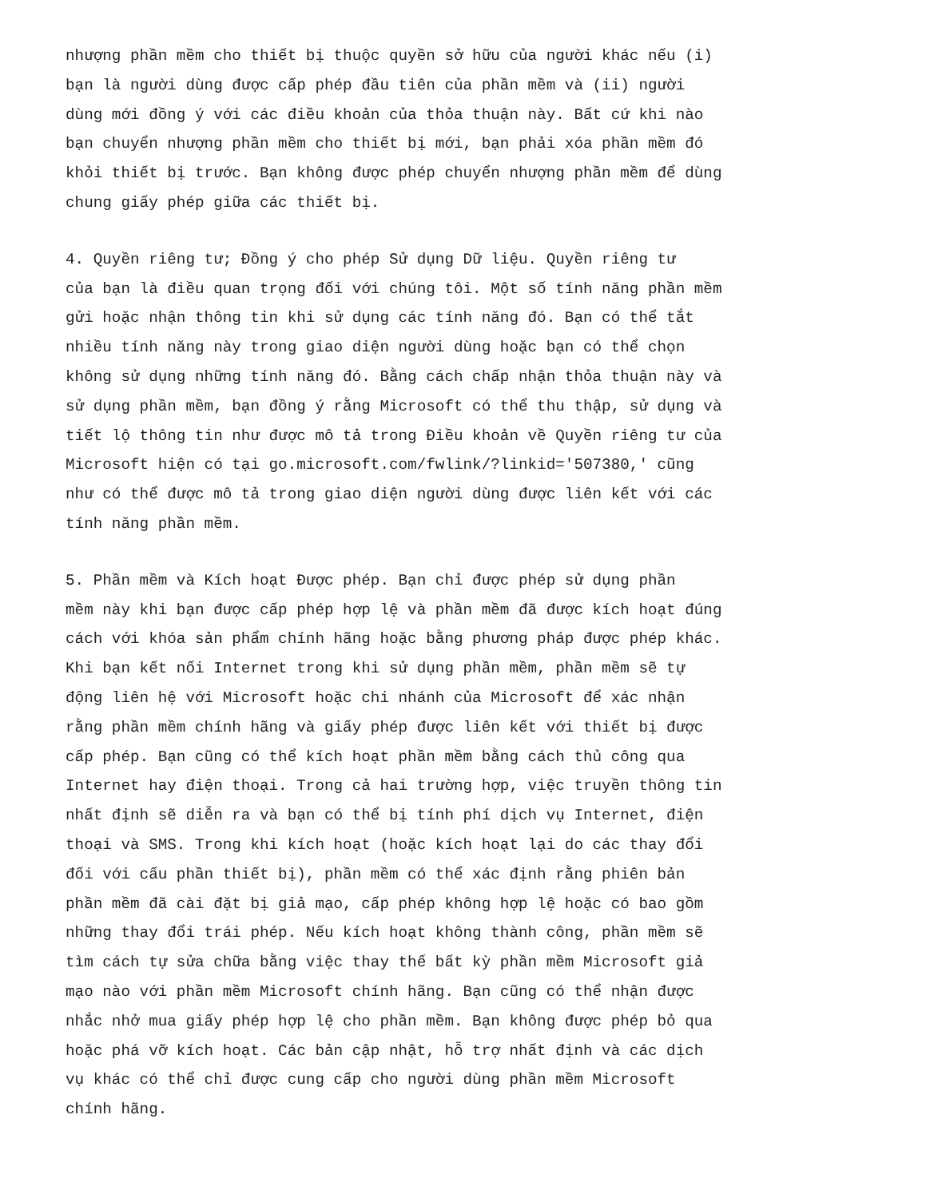nhượng phần mềm cho thiết bị thuộc quyền sở hữu của người khác nếu (i) bạn là người dùng được cấp phép đầu tiên của phần mềm và (ii) người dùng mới đồng ý với các điều khoản của thỏa thuận này. Bất cứ khi nào bạn chuyển nhượng phần mềm cho thiết bị mới, bạn phải xóa phần mềm đó khỏi thiết bị trước. Bạn không được phép chuyển nhượng phần mềm để dùng chung giấy phép giữa các thiết bị.
4. Quyền riêng tư; Đồng ý cho phép Sử dụng Dữ liệu. Quyền riêng tư của bạn là điều quan trọng đối với chúng tôi. Một số tính năng phần mềm gửi hoặc nhận thông tin khi sử dụng các tính năng đó. Bạn có thể tắt nhiều tính năng này trong giao diện người dùng hoặc bạn có thể chọn không sử dụng những tính năng đó. Bằng cách chấp nhận thỏa thuận này và sử dụng phần mềm, bạn đồng ý rằng Microsoft có thể thu thập, sử dụng và tiết lộ thông tin như được mô tả trong Điều khoản về Quyền riêng tư của Microsoft hiện có tại go.microsoft.com/fwlink/?linkid='507380,' cũng như có thể được mô tả trong giao diện người dùng được liên kết với các tính năng phần mềm.
5. Phần mềm và Kích hoạt Được phép. Bạn chỉ được phép sử dụng phần mềm này khi bạn được cấp phép hợp lệ và phần mềm đã được kích hoạt đúng cách với khóa sản phẩm chính hãng hoặc bằng phương pháp được phép khác. Khi bạn kết nối Internet trong khi sử dụng phần mềm, phần mềm sẽ tự động liên hệ với Microsoft hoặc chi nhánh của Microsoft để xác nhận rằng phần mềm chính hãng và giấy phép được liên kết với thiết bị được cấp phép. Bạn cũng có thể kích hoạt phần mềm bằng cách thủ công qua Internet hay điện thoại. Trong cả hai trường hợp, việc truyền thông tin nhất định sẽ diễn ra và bạn có thể bị tính phí dịch vụ Internet, điện thoại và SMS. Trong khi kích hoạt (hoặc kích hoạt lại do các thay đổi đối với cấu phần thiết bị), phần mềm có thể xác định rằng phiên bản phần mềm đã cài đặt bị giả mạo, cấp phép không hợp lệ hoặc có bao gồm những thay đổi trái phép. Nếu kích hoạt không thành công, phần mềm sẽ tìm cách tự sửa chữa bằng việc thay thế bất kỳ phần mềm Microsoft giả mạo nào với phần mềm Microsoft chính hãng. Bạn cũng có thể nhận được nhắc nhở mua giấy phép hợp lệ cho phần mềm. Bạn không được phép bỏ qua hoặc phá vỡ kích hoạt. Các bản cập nhật, hỗ trợ nhất định và các dịch vụ khác có thể chỉ được cung cấp cho người dùng phần mềm Microsoft chính hãng.